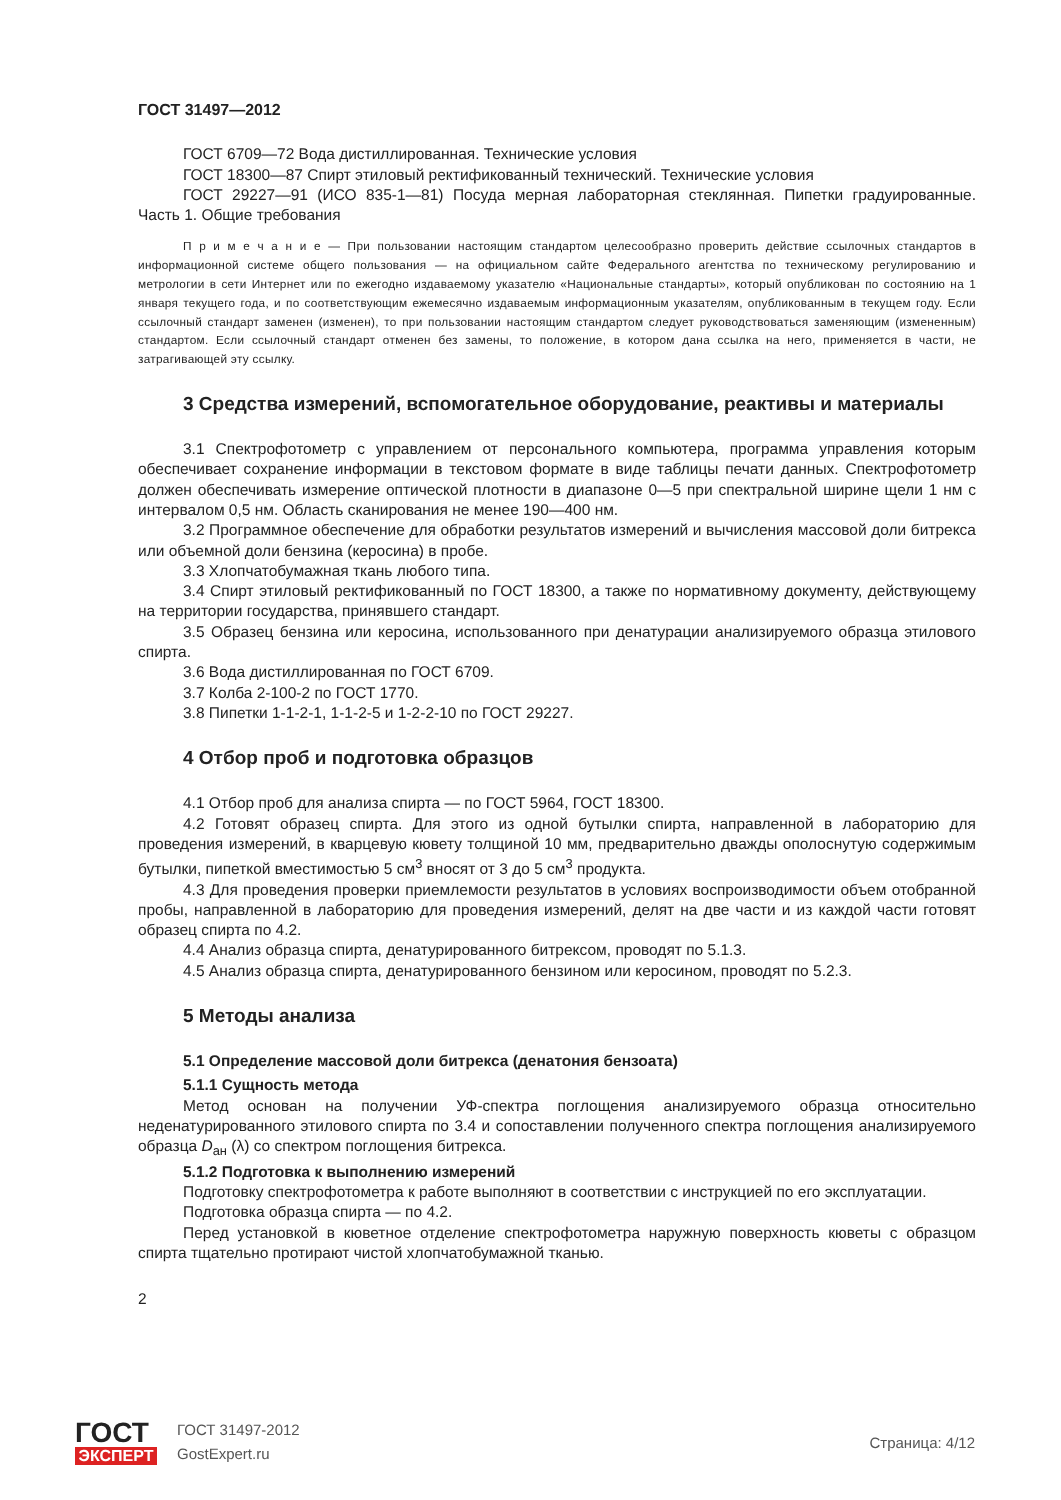ГОСТ 31497—2012
ГОСТ 6709—72 Вода дистиллированная. Технические условия
ГОСТ 18300—87 Спирт этиловый ректификованный технический. Технические условия
ГОСТ 29227—91 (ИСО 835-1—81) Посуда мерная лабораторная стеклянная. Пипетки градуированные. Часть 1. Общие требования
П р и м е ч а н и е — При пользовании настоящим стандартом целесообразно проверить действие ссылочных стандартов в информационной системе общего пользования — на официальном сайте Федерального агентства по техническому регулированию и метрологии в сети Интернет или по ежегодно издаваемому указателю «Национальные стандарты», который опубликован по состоянию на 1 января текущего года, и по соответствующим ежемесячно издаваемым информационным указателям, опубликованным в текущем году. Если ссылочный стандарт заменен (изменен), то при пользовании настоящим стандартом следует руководствоваться заменяющим (измененным) стандартом. Если ссылочный стандарт отменен без замены, то положение, в котором дана ссылка на него, применяется в части, не затрагивающей эту ссылку.
3 Средства измерений, вспомогательное оборудование, реактивы и материалы
3.1 Спектрофотометр с управлением от персонального компьютера, программа управления которым обеспечивает сохранение информации в текстовом формате в виде таблицы печати данных. Спектрофотометр должен обеспечивать измерение оптической плотности в диапазоне 0—5 при спектральной ширине щели 1 нм с интервалом 0,5 нм. Область сканирования не менее 190—400 нм.
3.2 Программное обеспечение для обработки результатов измерений и вычисления массовой доли битрекса или объемной доли бензина (керосина) в пробе.
3.3 Хлопчатобумажная ткань любого типа.
3.4 Спирт этиловый ректификованный по ГОСТ 18300, а также по нормативному документу, действующему на территории государства, принявшего стандарт.
3.5 Образец бензина или керосина, использованного при денатурации анализируемого образца этилового спирта.
3.6 Вода дистиллированная по ГОСТ 6709.
3.7 Колба 2-100-2 по ГОСТ 1770.
3.8 Пипетки 1-1-2-1, 1-1-2-5 и 1-2-2-10 по ГОСТ 29227.
4 Отбор проб и подготовка образцов
4.1 Отбор проб для анализа спирта — по ГОСТ 5964, ГОСТ 18300.
4.2 Готовят образец спирта. Для этого из одной бутылки спирта, направленной в лабораторию для проведения измерений, в кварцевую кювету толщиной 10 мм, предварительно дважды ополоснутую содержимым бутылки, пипеткой вместимостью 5 см<sup>3</sup> вносят от 3 до 5 см<sup>3</sup> продукта.
4.3 Для проведения проверки приемлемости результатов в условиях воспроизводимости объем отобранной пробы, направленной в лабораторию для проведения измерений, делят на две части и из каждой части готовят образец спирта по 4.2.
4.4 Анализ образца спирта, денатурированного битрексом, проводят по 5.1.3.
4.5 Анализ образца спирта, денатурированного бензином или керосином, проводят по 5.2.3.
5 Методы анализа
5.1 Определение массовой доли битрекса (денатония бензоата)
5.1.1 Сущность метода
Метод основан на получении УФ-спектра поглощения анализируемого образца относительно неденатурированного этилового спирта по 3.4 и сопоставлении полученного спектра поглощения анализируемого образца D<sub>ан</sub> (λ) со спектром поглощения битрекса.
5.1.2 Подготовка к выполнению измерений
Подготовку спектрофотометра к работе выполняют в соответствии с инструкцией по его эксплуатации.
Подготовка образца спирта — по 4.2.
Перед установкой в кюветное отделение спектрофотометра наружную поверхность кюветы с образцом спирта тщательно протирают чистой хлопчатобумажной тканью.
2
ГОСТ
ЭКСПЕРТ
ГОСТ 31497-2012
GostExpert.ru
Страница: 4/12